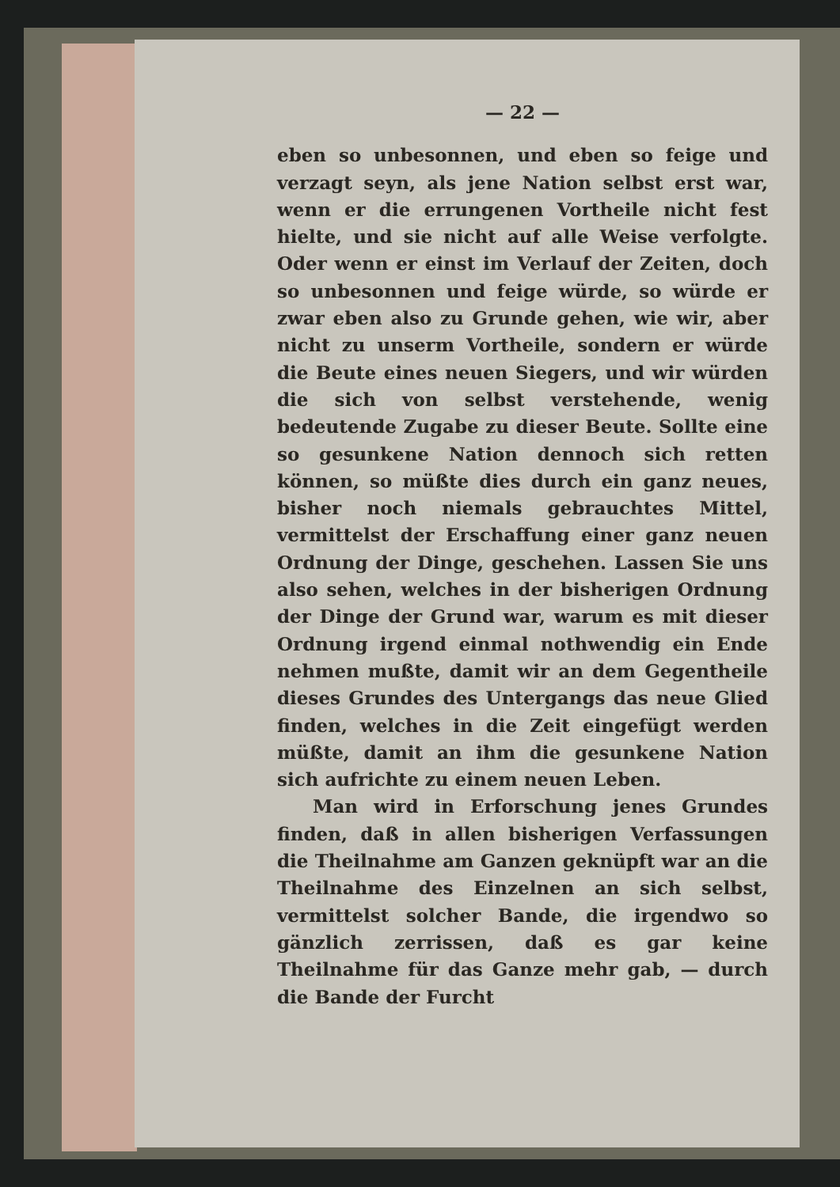— 22 —
eben so unbesonnen, und eben so feige und verzagt seyn, als jene Nation selbst erst war, wenn er die errungenen Vortheile nicht fest hielte, und sie nicht auf alle Weise verfolgte. Oder wenn er einst im Verlauf der Zeiten, doch so unbesonnen und feige würde, so würde er zwar eben also zu Grunde gehen, wie wir, aber nicht zu unserm Vortheile, sondern er würde die Beute eines neuen Siegers, und wir würden die sich von selbst verstehende, wenig bedeutende Zugabe zu dieser Beute. Sollte eine so gesunkene Nation dennoch sich retten können, so müßte dies durch ein ganz neues, bisher noch niemals gebrauchtes Mittel, vermittelst der Erschaffung einer ganz neuen Ordnung der Dinge, geschehen. Lassen Sie uns also sehen, welches in der bisherigen Ordnung der Dinge der Grund war, warum es mit dieser Ordnung irgend einmal nothwendig ein Ende nehmen mußte, damit wir an dem Gegentheile dieses Grundes des Untergangs das neue Glied finden, welches in die Zeit eingefügt werden müßte, damit an ihm die gesunkene Nation sich aufrichte zu einem neuen Leben.
Man wird in Erforschung jenes Grundes finden, daß in allen bisherigen Verfassungen die Theilnahme am Ganzen geknüpft war an die Theilnahme des Einzelnen an sich selbst, vermittelst solcher Bande, die irgendwo so gänzlich zerrissen, daß es gar keine Theilnahme für das Ganze mehr gab, — durch die Bande der Furcht